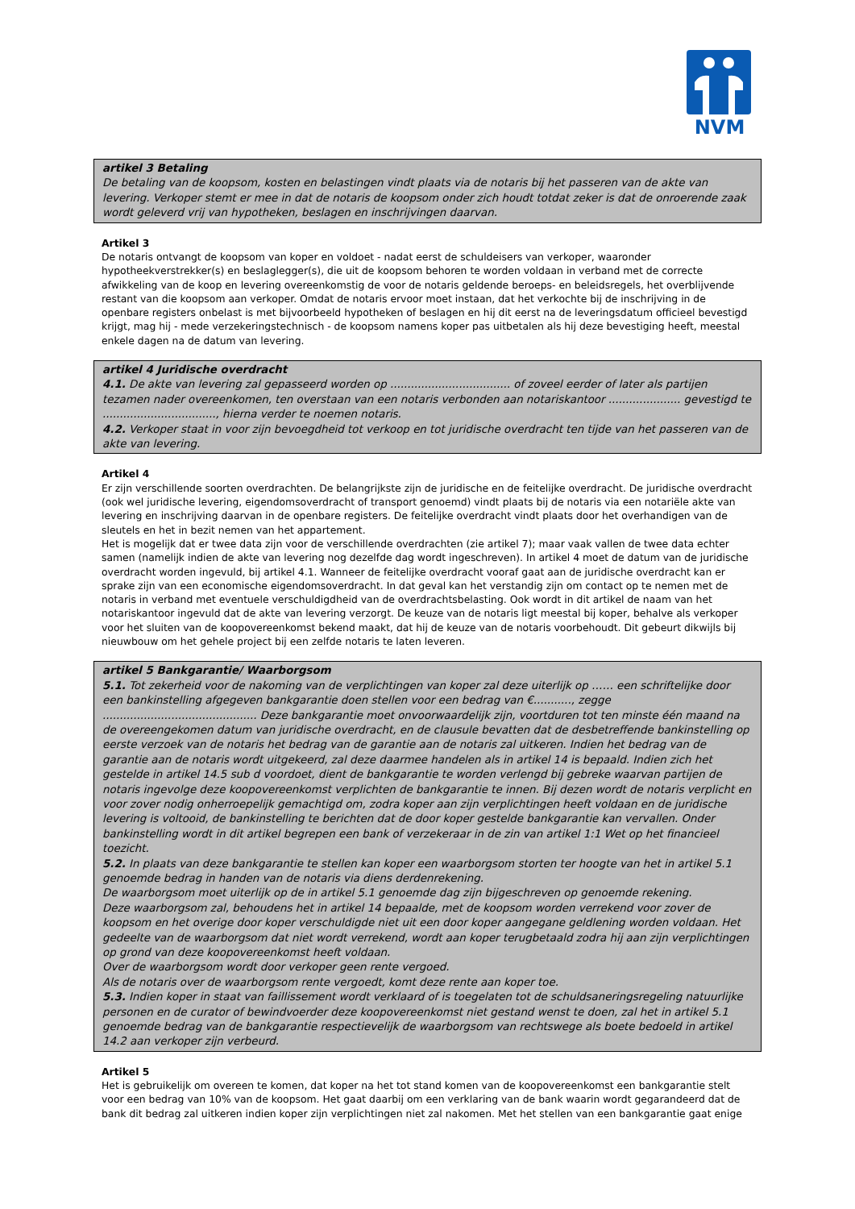NVM
artikel 3 Betaling
De betaling van de koopsom, kosten en belastingen vindt plaats via de notaris bij het passeren van de akte van levering. Verkoper stemt er mee in dat de notaris de koopsom onder zich houdt totdat zeker is dat de onroerende zaak wordt geleverd vrij van hypotheken, beslagen en inschrijvingen daarvan.
Artikel 3
De notaris ontvangt de koopsom van koper en voldoet - nadat eerst de schuldeisers van verkoper, waaronder hypotheekverstrekker(s) en beslaglegger(s), die uit de koopsom behoren te worden voldaan in verband met de correcte afwikkeling van de koop en levering overeenkomstig de voor de notaris geldende beroeps- en beleidsregels, het overblijvende restant van die koopsom aan verkoper. Omdat de notaris ervoor moet instaan, dat het verkochte bij de inschrijving in de openbare registers onbelast is met bijvoorbeeld hypotheken of beslagen en hij dit eerst na de leveringsdatum officieel bevestigd krijgt, mag hij - mede verzekeringstechnisch - de koopsom namens koper pas uitbetalen als hij deze bevestiging heeft, meestal enkele dagen na de datum van levering.
artikel 4 Juridische overdracht
4.1. De akte van levering zal gepasseerd worden op ................................... of zoveel eerder of later als partijen tezamen nader overeenkomen, ten overstaan van een notaris verbonden aan notariskantoor ..................... gevestigd te ................................., hierna verder te noemen notaris.
4.2. Verkoper staat in voor zijn bevoegdheid tot verkoop en tot juridische overdracht ten tijde van het passeren van de akte van levering.
Artikel 4
Er zijn verschillende soorten overdrachten. De belangrijkste zijn de juridische en de feitelijke overdracht. De juridische overdracht (ook wel juridische levering, eigendomsoverdracht of transport genoemd) vindt plaats bij de notaris via een notariële akte van levering en inschrijving daarvan in de openbare registers. De feitelijke overdracht vindt plaats door het overhandigen van de sleutels en het in bezit nemen van het appartement.
Het is mogelijk dat er twee data zijn voor de verschillende overdrachten (zie artikel 7); maar vaak vallen de twee data echter samen (namelijk indien de akte van levering nog dezelfde dag wordt ingeschreven). In artikel 4 moet de datum van de juridische overdracht worden ingevuld, bij artikel 4.1. Wanneer de feitelijke overdracht vooraf gaat aan de juridische overdracht kan er sprake zijn van een economische eigendomsoverdracht. In dat geval kan het verstandig zijn om contact op te nemen met de notaris in verband met eventuele verschuldigdheid van de overdrachtsbelasting. Ook wordt in dit artikel de naam van het notariskantoor ingevuld dat de akte van levering verzorgt. De keuze van de notaris ligt meestal bij koper, behalve als verkoper voor het sluiten van de koopovereenkomst bekend maakt, dat hij de keuze van de notaris voorbehoudt. Dit gebeurt dikwijls bij nieuwbouw om het gehele project bij een zelfde notaris te laten leveren.
artikel 5 Bankgarantie/ Waarborgsom
5.1. Tot zekerheid voor de nakoming van de verplichtingen van koper zal deze uiterlijk op …… een schriftelijke door een bankinstelling afgegeven bankgarantie doen stellen voor een bedrag van €..........., zegge ............................................. Deze bankgarantie moet onvoorwaardelijk zijn, voortduren tot ten minste één maand na de overeengekomen datum van juridische overdracht, en de clausule bevatten dat de desbetreffende bankinstelling op eerste verzoek van de notaris het bedrag van de garantie aan de notaris zal uitkeren. Indien het bedrag van de garantie aan de notaris wordt uitgekeerd, zal deze daarmee handelen als in artikel 14 is bepaald. Indien zich het gestelde in artikel 14.5 sub d voordoet, dient de bankgarantie te worden verlengd bij gebreke waarvan partijen de notaris ingevolge deze koopovereenkomst verplichten de bankgarantie te innen. Bij dezen wordt de notaris verplicht en voor zover nodig onherroepelijk gemachtigd om, zodra koper aan zijn verplichtingen heeft voldaan en de juridische levering is voltooid, de bankinstelling te berichten dat de door koper gestelde bankgarantie kan vervallen. Onder bankinstelling wordt in dit artikel begrepen een bank of verzekeraar in de zin van artikel 1:1 Wet op het financieel toezicht.
5.2. In plaats van deze bankgarantie te stellen kan koper een waarborgsom storten ter hoogte van het in artikel 5.1 genoemde bedrag in handen van de notaris via diens derdenrekening.
De waarborgsom moet uiterlijk op de in artikel 5.1 genoemde dag zijn bijgeschreven op genoemde rekening.
Deze waarborgsom zal, behoudens het in artikel 14 bepaalde, met de koopsom worden verrekend voor zover de koopsom en het overige door koper verschuldigde niet uit een door koper aangegane geldlening worden voldaan. Het gedeelte van de waarborgsom dat niet wordt verrekend, wordt aan koper terugbetaald zodra hij aan zijn verplichtingen op grond van deze koopovereenkomst heeft voldaan.
Over de waarborgsom wordt door verkoper geen rente vergoed.
Als de notaris over de waarborgsom rente vergoedt, komt deze rente aan koper toe.
5.3. Indien koper in staat van faillissement wordt verklaard of is toegelaten tot de schuldsaneringsregeling natuurlijke personen en de curator of bewindvoerder deze koopovereenkomst niet gestand wenst te doen, zal het in artikel 5.1 genoemde bedrag van de bankgarantie respectievelijk de waarborgsom van rechtswege als boete bedoeld in artikel 14.2 aan verkoper zijn verbeurd.
Artikel 5
Het is gebruikelijk om overeen te komen, dat koper na het tot stand komen van de koopovereenkomst een bankgarantie stelt voor een bedrag van 10% van de koopsom. Het gaat daarbij om een verklaring van de bank waarin wordt gegarandeerd dat de bank dit bedrag zal uitkeren indien koper zijn verplichtingen niet zal nakomen. Met het stellen van een bankgarantie gaat enige